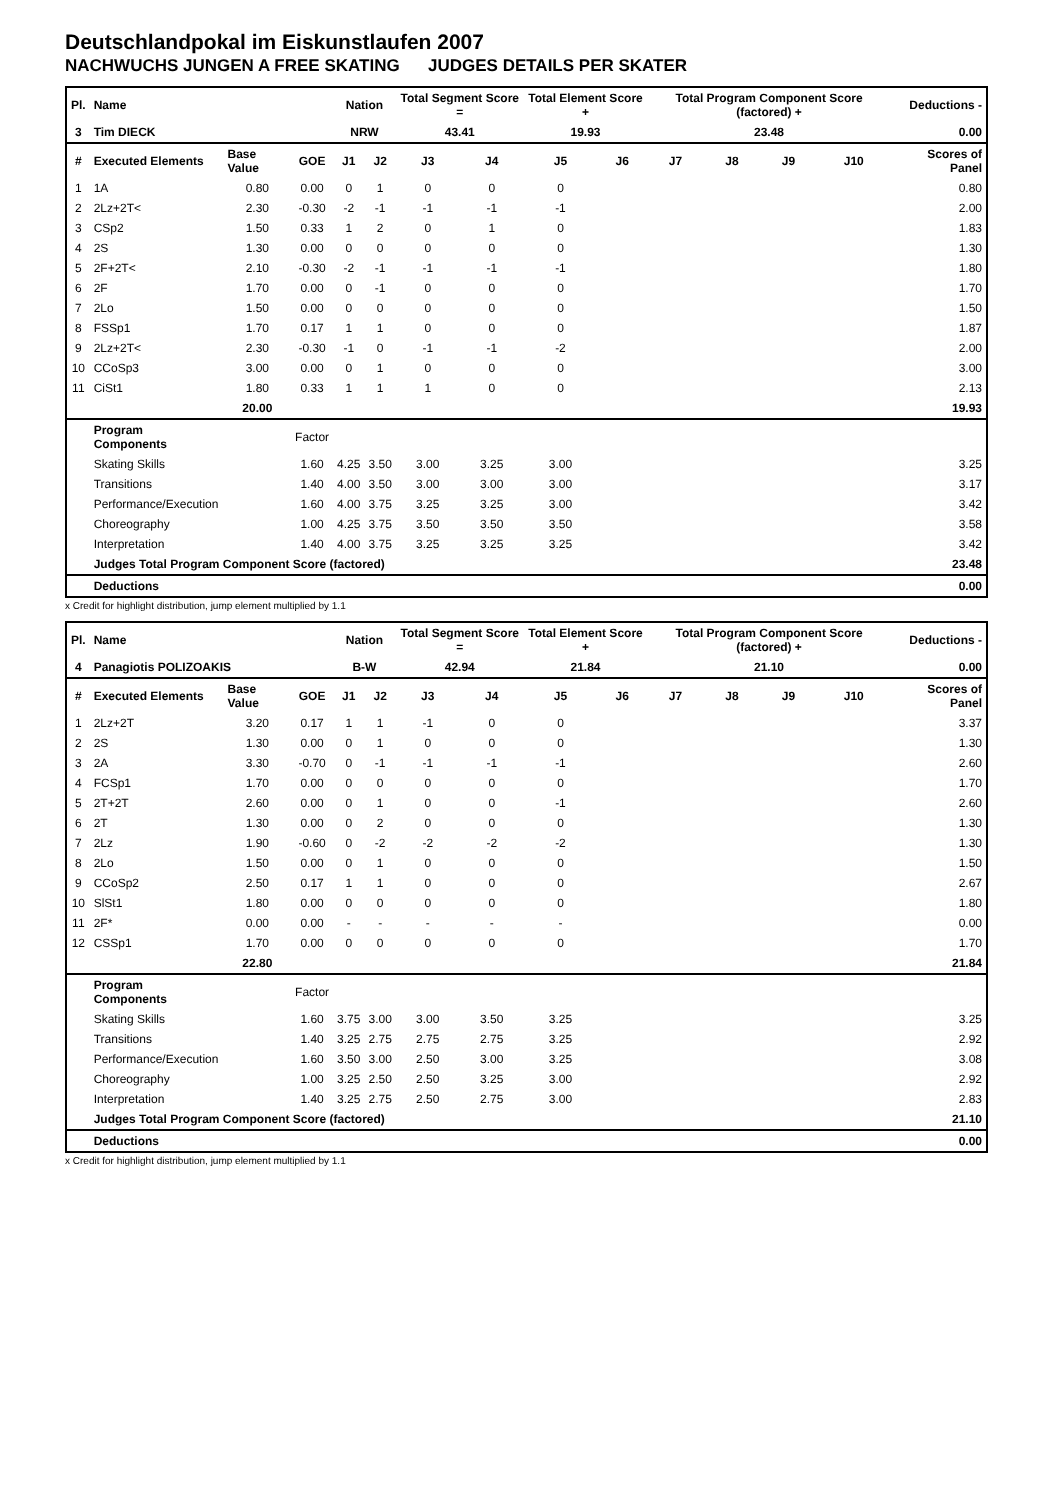Deutschlandpokal im Eiskunstlaufen 2007
NACHWUCHS JUNGEN A FREE SKATING JUDGES DETAILS PER SKATER
| Pl. | Name | | | Nation | | Total Segment Score = | | Total Element Score + | | Total Program Component Score (factored) + | | | | Deductions - |
| 3 | Tim DIECK | | | NRW | | 43.41 | | 19.93 | | 23.48 | | | | 0.00 |
| # | Executed Elements | Base Value | GOE | J1 | J2 | J3 | J4 | J5 | J6 | J7 | J8 | J9 | J10 | Scores of Panel |
| 1 | 1A | 0.80 | 0.00 | 0 | 1 | 0 | 0 | 0 | | | | | | 0.80 |
| 2 | 2Lz+2T< | 2.30 | -0.30 | -2 | -1 | -1 | -1 | -1 | | | | | | 2.00 |
| 3 | CSp2 | 1.50 | 0.33 | 1 | 2 | 0 | 1 | 0 | | | | | | 1.83 |
| 4 | 2S | 1.30 | 0.00 | 0 | 0 | 0 | 0 | 0 | | | | | | 1.30 |
| 5 | 2F+2T< | 2.10 | -0.30 | -2 | -1 | -1 | -1 | -1 | | | | | | 1.80 |
| 6 | 2F | 1.70 | 0.00 | 0 | -1 | 0 | 0 | 0 | | | | | | 1.70 |
| 7 | 2Lo | 1.50 | 0.00 | 0 | 0 | 0 | 0 | 0 | | | | | | 1.50 |
| 8 | FSSp1 | 1.70 | 0.17 | 1 | 1 | 0 | 0 | 0 | | | | | | 1.87 |
| 9 | 2Lz+2T< | 2.30 | -0.30 | -1 | 0 | -1 | -1 | -2 | | | | | | 2.00 |
| 10 | CCoSp3 | 3.00 | 0.00 | 0 | 1 | 0 | 0 | 0 | | | | | | 3.00 |
| 11 | CiSt1 | 1.80 | 0.33 | 1 | 1 | 1 | 0 | 0 | | | | | | 2.13 |
| | | 20.00 | | | | | | | | | | | | 19.93 |
| | Program Components | | Factor | | | | | | | | | | | |
| | Skating Skills | | 1.60 | 4.25 | 3.50 | 3.00 | 3.25 | 3.00 | | | | | | 3.25 |
| | Transitions | | 1.40 | 4.00 | 3.50 | 3.00 | 3.00 | 3.00 | | | | | | 3.17 |
| | Performance/Execution | | 1.60 | 4.00 | 3.75 | 3.25 | 3.25 | 3.00 | | | | | | 3.42 |
| | Choreography | | 1.00 | 4.25 | 3.75 | 3.50 | 3.50 | 3.50 | | | | | | 3.58 |
| | Interpretation | | 1.40 | 4.00 | 3.75 | 3.25 | 3.25 | 3.25 | | | | | | 3.42 |
| | Judges Total Program Component Score (factored) | | | | | | | | | | | | | 23.48 |
| | Deductions | | | | | | | | | | | | | 0.00 |
x Credit for highlight distribution, jump element multiplied by 1.1
| Pl. | Name | | | Nation | | Total Segment Score = | | Total Element Score + | | Total Program Component Score (factored) + | | | | Deductions - |
| 4 | Panagiotis POLIZOAKIS | | | B-W | | 42.94 | | 21.84 | | 21.10 | | | | 0.00 |
| # | Executed Elements | Base Value | GOE | J1 | J2 | J3 | J4 | J5 | J6 | J7 | J8 | J9 | J10 | Scores of Panel |
| 1 | 2Lz+2T | 3.20 | 0.17 | 1 | 1 | -1 | 0 | 0 | | | | | | 3.37 |
| 2 | 2S | 1.30 | 0.00 | 0 | 1 | 0 | 0 | 0 | | | | | | 1.30 |
| 3 | 2A | 3.30 | -0.70 | 0 | -1 | -1 | -1 | -1 | | | | | | 2.60 |
| 4 | FCSp1 | 1.70 | 0.00 | 0 | 0 | 0 | 0 | 0 | | | | | | 1.70 |
| 5 | 2T+2T | 2.60 | 0.00 | 0 | 1 | 0 | 0 | -1 | | | | | | 2.60 |
| 6 | 2T | 1.30 | 0.00 | 0 | 2 | 0 | 0 | 0 | | | | | | 1.30 |
| 7 | 2Lz | 1.90 | -0.60 | 0 | -2 | -2 | -2 | -2 | | | | | | 1.30 |
| 8 | 2Lo | 1.50 | 0.00 | 0 | 1 | 0 | 0 | 0 | | | | | | 1.50 |
| 9 | CCoSp2 | 2.50 | 0.17 | 1 | 1 | 0 | 0 | 0 | | | | | | 2.67 |
| 10 | SlSt1 | 1.80 | 0.00 | 0 | 0 | 0 | 0 | 0 | | | | | | 1.80 |
| 11 | 2F* | 0.00 | 0.00 | - | - | - | - | - | | | | | | 0.00 |
| 12 | CSSp1 | 1.70 | 0.00 | 0 | 0 | 0 | 0 | 0 | | | | | | 1.70 |
| | | 22.80 | | | | | | | | | | | | 21.84 |
| | Program Components | | Factor | | | | | | | | | | | |
| | Skating Skills | | 1.60 | 3.75 | 3.00 | 3.00 | 3.50 | 3.25 | | | | | | 3.25 |
| | Transitions | | 1.40 | 3.25 | 2.75 | 2.75 | 2.75 | 3.25 | | | | | | 2.92 |
| | Performance/Execution | | 1.60 | 3.50 | 3.00 | 2.50 | 3.00 | 3.25 | | | | | | 3.08 |
| | Choreography | | 1.00 | 3.25 | 2.50 | 2.50 | 3.25 | 3.00 | | | | | | 2.92 |
| | Interpretation | | 1.40 | 3.25 | 2.75 | 2.50 | 2.75 | 3.00 | | | | | | 2.83 |
| | Judges Total Program Component Score (factored) | | | | | | | | | | | | | 21.10 |
| | Deductions | | | | | | | | | | | | | 0.00 |
x Credit for highlight distribution, jump element multiplied by 1.1